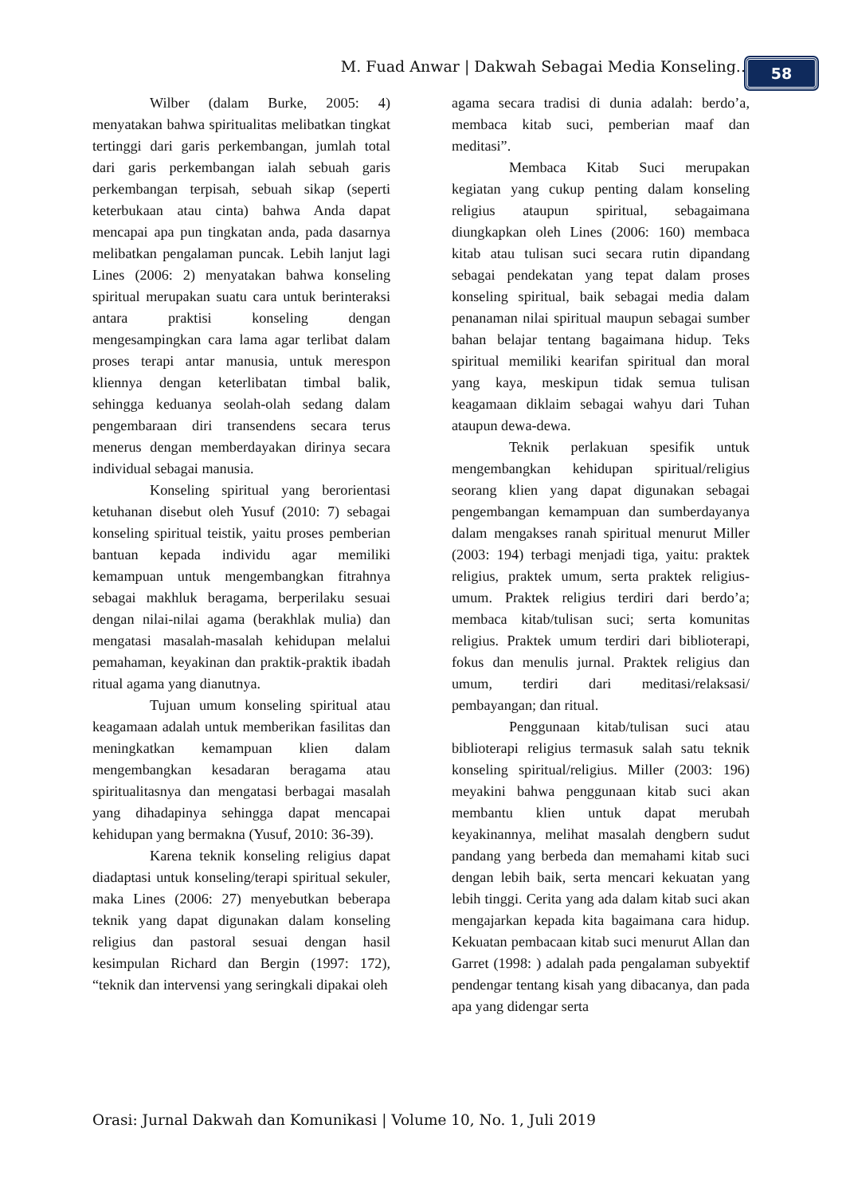M. Fuad Anwar | Dakwah Sebagai Media Konseling... 58
Wilber (dalam Burke, 2005: 4) menyatakan bahwa spiritualitas melibatkan tingkat tertinggi dari garis perkembangan, jumlah total dari garis perkembangan ialah sebuah garis perkembangan terpisah, sebuah sikap (seperti keterbukaan atau cinta) bahwa Anda dapat mencapai apa pun tingkatan anda, pada dasarnya melibatkan pengalaman puncak. Lebih lanjut lagi Lines (2006: 2) menyatakan bahwa konseling spiritual merupakan suatu cara untuk berinteraksi antara praktisi konseling dengan mengesampingkan cara lama agar terlibat dalam proses terapi antar manusia, untuk merespon kliennya dengan keterlibatan timbal balik, sehingga keduanya seolah-olah sedang dalam pengembaraan diri transendens secara terus menerus dengan memberdayakan dirinya secara individual sebagai manusia.
Konseling spiritual yang berorientasi ketuhanan disebut oleh Yusuf (2010: 7) sebagai konseling spiritual teistik, yaitu proses pemberian bantuan kepada individu agar memiliki kemampuan untuk mengembangkan fitrahnya sebagai makhluk beragama, berperilaku sesuai dengan nilai-nilai agama (berakhlak mulia) dan mengatasi masalah-masalah kehidupan melalui pemahaman, keyakinan dan praktik-praktik ibadah ritual agama yang dianutnya.
Tujuan umum konseling spiritual atau keagamaan adalah untuk memberikan fasilitas dan meningkatkan kemampuan klien dalam mengembangkan kesadaran beragama atau spiritualitasnya dan mengatasi berbagai masalah yang dihadapinya sehingga dapat mencapai kehidupan yang bermakna (Yusuf, 2010: 36-39).
Karena teknik konseling religius dapat diadaptasi untuk konseling/terapi spiritual sekuler, maka Lines (2006: 27) menyebutkan beberapa teknik yang dapat digunakan dalam konseling religius dan pastoral sesuai dengan hasil kesimpulan Richard dan Bergin (1997: 172), “teknik dan intervensi yang seringkali dipakai oleh
agama secara tradisi di dunia adalah: berdo’a, membaca kitab suci, pemberian maaf dan meditasi”.
Membaca Kitab Suci merupakan kegiatan yang cukup penting dalam konseling religius ataupun spiritual, sebagaimana diungkapkan oleh Lines (2006: 160) membaca kitab atau tulisan suci secara rutin dipandang sebagai pendekatan yang tepat dalam proses konseling spiritual, baik sebagai media dalam penanaman nilai spiritual maupun sebagai sumber bahan belajar tentang bagaimana hidup. Teks spiritual memiliki kearifan spiritual dan moral yang kaya, meskipun tidak semua tulisan keagamaan diklaim sebagai wahyu dari Tuhan ataupun dewa-dewa.
Teknik perlakuan spesifik untuk mengembangkan kehidupan spiritual/religius seorang klien yang dapat digunakan sebagai pengembangan kemampuan dan sumberdayanya dalam mengakses ranah spiritual menurut Miller (2003: 194) terbagi menjadi tiga, yaitu: praktek religius, praktek umum, serta praktek religius-umum. Praktek religius terdiri dari berdo’a; membaca kitab/tulisan suci; serta komunitas religius. Praktek umum terdiri dari biblioterapi, fokus dan menulis jurnal. Praktek religius dan umum, terdiri dari meditasi/relaksasi/ pembayangan; dan ritual.
Penggunaan kitab/tulisan suci atau biblioterapi religius termasuk salah satu teknik konseling spiritual/religius. Miller (2003: 196) meyakini bahwa penggunaan kitab suci akan membantu klien untuk dapat merubah keyakinannya, melihat masalah dengbern sudut pandang yang berbeda dan memahami kitab suci dengan lebih baik, serta mencari kekuatan yang lebih tinggi. Cerita yang ada dalam kitab suci akan mengajarkan kepada kita bagaimana cara hidup. Kekuatan pembacaan kitab suci menurut Allan dan Garret (1998: ) adalah pada pengalaman subyektif pendengar tentang kisah yang dibacanya, dan pada apa yang didengar serta
Orasi: Jurnal Dakwah dan Komunikasi | Volume 10, No. 1, Juli 2019